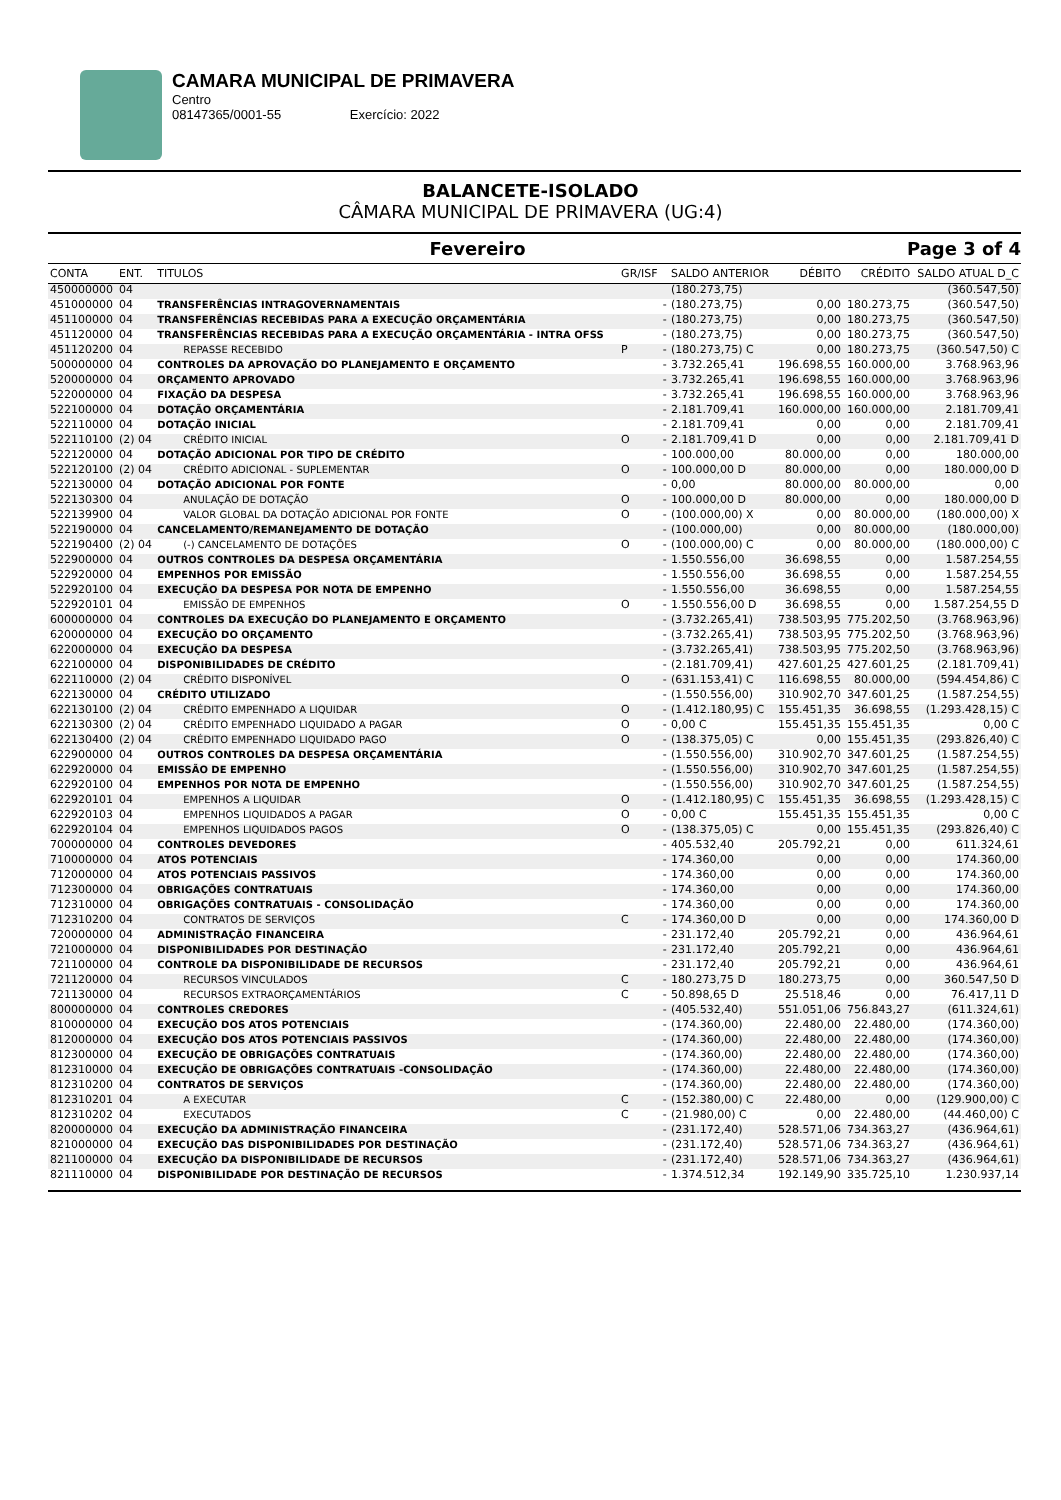CAMARA MUNICIPAL DE PRIMAVERA
Centro
08147365/0001-55 Exercício: 2022
BALANCETE-ISOLADO
CÂMARA MUNICIPAL DE PRIMAVERA (UG:4)
Fevereiro Page 3 of 4
| CONTA | ENT. | TITULOS | GR/ISF | | SALDO ANTERIOR | DÉBITO | CRÉDITO | SALDO ATUAL D_C |
| --- | --- | --- | --- | --- | --- | --- | --- | --- |
| 450000000 | 04 | | | | (180.273,75) | | | (360.547,50) |
| 451000000 | 04 | TRANSFERÊNCIAS INTRAGOVERNAMENTAIS | | - | (180.273,75) | 0,00 | 180.273,75 | (360.547,50) |
| 451100000 | 04 | TRANSFERÊNCIAS RECEBIDAS PARA A EXECUÇÃO ORÇAMENTÁRIA | | - | (180.273,75) | 0,00 | 180.273,75 | (360.547,50) |
| 451120000 | 04 | TRANSFERÊNCIAS RECEBIDAS PARA A EXECUÇÃO ORÇAMENTÁRIA - INTRA OFSS | | - | (180.273,75) | 0,00 | 180.273,75 | (360.547,50) |
| 451120200 | 04 | REPASSE RECEBIDO | P | - | (180.273,75) C | 0,00 | 180.273,75 | (360.547,50) C |
| 500000000 | 04 | CONTROLES DA APROVAÇÃO DO PLANEJAMENTO E ORÇAMENTO | | - | 3.732.265,41 | 196.698,55 | 160.000,00 | 3.768.963,96 |
| 520000000 | 04 | ORÇAMENTO APROVADO | | - | 3.732.265,41 | 196.698,55 | 160.000,00 | 3.768.963,96 |
| 522000000 | 04 | FIXAÇÃO DA DESPESA | | - | 3.732.265,41 | 196.698,55 | 160.000,00 | 3.768.963,96 |
| 522100000 | 04 | DOTAÇÃO ORÇAMENTÁRIA | | - | 2.181.709,41 | 160.000,00 | 160.000,00 | 2.181.709,41 |
| 522110000 | 04 | DOTAÇÃO INICIAL | | - | 2.181.709,41 | 0,00 | 0,00 | 2.181.709,41 |
| 522110100 | (2) 04 | CRÉDITO INICIAL | O | - | 2.181.709,41 D | 0,00 | 0,00 | 2.181.709,41 D |
| 522120000 | 04 | DOTAÇÃO ADICIONAL POR TIPO DE CRÉDITO | | - | 100.000,00 | 80.000,00 | 0,00 | 180.000,00 |
| 522120100 | (2) 04 | CRÉDITO ADICIONAL - SUPLEMENTAR | O | - | 100.000,00 D | 80.000,00 | 0,00 | 180.000,00 D |
| 522130000 | 04 | DOTAÇÃO ADICIONAL POR FONTE | | - | 0,00 | 80.000,00 | 80.000,00 | 0,00 |
| 522130300 | 04 | ANULAÇÃO DE DOTAÇÃO | O | - | 100.000,00 D | 80.000,00 | 0,00 | 180.000,00 D |
| 522139900 | 04 | VALOR GLOBAL DA DOTAÇÃO ADICIONAL POR FONTE | O | - | (100.000,00) X | 0,00 | 80.000,00 | (180.000,00) X |
| 522190000 | 04 | CANCELAMENTO/REMANEJAMENTO DE DOTAÇÃO | | - | (100.000,00) | 0,00 | 80.000,00 | (180.000,00) |
| 522190400 | (2) 04 | (-) CANCELAMENTO DE DOTAÇÕES | O | - | (100.000,00) C | 0,00 | 80.000,00 | (180.000,00) C |
| 522900000 | 04 | OUTROS CONTROLES DA DESPESA ORÇAMENTÁRIA | | - | 1.550.556,00 | 36.698,55 | 0,00 | 1.587.254,55 |
| 522920000 | 04 | EMPENHOS POR EMISSÃO | | - | 1.550.556,00 | 36.698,55 | 0,00 | 1.587.254,55 |
| 522920100 | 04 | EXECUÇÃO DA DESPESA POR NOTA DE EMPENHO | | - | 1.550.556,00 | 36.698,55 | 0,00 | 1.587.254,55 |
| 522920101 | 04 | EMISSÃO DE EMPENHOS | O | - | 1.550.556,00 D | 36.698,55 | 0,00 | 1.587.254,55 D |
| 600000000 | 04 | CONTROLES DA EXECUÇÃO DO PLANEJAMENTO E ORÇAMENTO | | - | (3.732.265,41) | 738.503,95 | 775.202,50 | (3.768.963,96) |
| 620000000 | 04 | EXECUÇÃO DO ORÇAMENTO | | - | (3.732.265,41) | 738.503,95 | 775.202,50 | (3.768.963,96) |
| 622000000 | 04 | EXECUÇÃO DA DESPESA | | - | (3.732.265,41) | 738.503,95 | 775.202,50 | (3.768.963,96) |
| 622100000 | 04 | DISPONIBILIDADES DE CRÉDITO | | - | (2.181.709,41) | 427.601,25 | 427.601,25 | (2.181.709,41) |
| 622110000 | (2) 04 | CRÉDITO DISPONÍVEL | O | - | (631.153,41) C | 116.698,55 | 80.000,00 | (594.454,86) C |
| 622130000 | 04 | CRÉDITO UTILIZADO | | - | (1.550.556,00) | 310.902,70 | 347.601,25 | (1.587.254,55) |
| 622130100 | (2) 04 | CRÉDITO EMPENHADO A LIQUIDAR | O | - | (1.412.180,95) C | 155.451,35 | 36.698,55 | (1.293.428,15) C |
| 622130300 | (2) 04 | CRÉDITO EMPENHADO LIQUIDADO A PAGAR | O | - | 0,00 C | 155.451,35 | 155.451,35 | 0,00 C |
| 622130400 | (2) 04 | CRÉDITO EMPENHADO LIQUIDADO PAGO | O | - | (138.375,05) C | 0,00 | 155.451,35 | (293.826,40) C |
| 622900000 | 04 | OUTROS CONTROLES DA DESPESA ORÇAMENTÁRIA | | - | (1.550.556,00) | 310.902,70 | 347.601,25 | (1.587.254,55) |
| 622920000 | 04 | EMISSÃO DE EMPENHO | | - | (1.550.556,00) | 310.902,70 | 347.601,25 | (1.587.254,55) |
| 622920100 | 04 | EMPENHOS POR NOTA DE EMPENHO | | - | (1.550.556,00) | 310.902,70 | 347.601,25 | (1.587.254,55) |
| 622920101 | 04 | EMPENHOS A LIQUIDAR | O | - | (1.412.180,95) C | 155.451,35 | 36.698,55 | (1.293.428,15) C |
| 622920103 | 04 | EMPENHOS LIQUIDADOS A PAGAR | O | - | 0,00 C | 155.451,35 | 155.451,35 | 0,00 C |
| 622920104 | 04 | EMPENHOS LIQUIDADOS PAGOS | O | - | (138.375,05) C | 0,00 | 155.451,35 | (293.826,40) C |
| 700000000 | 04 | CONTROLES DEVEDORES | | - | 405.532,40 | 205.792,21 | 0,00 | 611.324,61 |
| 710000000 | 04 | ATOS POTENCIAIS | | - | 174.360,00 | 0,00 | 0,00 | 174.360,00 |
| 712000000 | 04 | ATOS POTENCIAIS PASSIVOS | | - | 174.360,00 | 0,00 | 0,00 | 174.360,00 |
| 712300000 | 04 | OBRIGAÇÕES CONTRATUAIS | | - | 174.360,00 | 0,00 | 0,00 | 174.360,00 |
| 712310000 | 04 | OBRIGAÇÕES CONTRATUAIS - CONSOLIDAÇÃO | | - | 174.360,00 | 0,00 | 0,00 | 174.360,00 |
| 712310200 | 04 | CONTRATOS DE SERVIÇOS | C | - | 174.360,00 D | 0,00 | 0,00 | 174.360,00 D |
| 720000000 | 04 | ADMINISTRAÇÃO FINANCEIRA | | - | 231.172,40 | 205.792,21 | 0,00 | 436.964,61 |
| 721000000 | 04 | DISPONIBILIDADES POR DESTINAÇÃO | | - | 231.172,40 | 205.792,21 | 0,00 | 436.964,61 |
| 721100000 | 04 | CONTROLE DA DISPONIBILIDADE DE RECURSOS | | - | 231.172,40 | 205.792,21 | 0,00 | 436.964,61 |
| 721120000 | 04 | RECURSOS VINCULADOS | C | - | 180.273,75 D | 180.273,75 | 0,00 | 360.547,50 D |
| 721130000 | 04 | RECURSOS EXTRAORÇAMENTÁRIOS | C | - | 50.898,65 D | 25.518,46 | 0,00 | 76.417,11 D |
| 800000000 | 04 | CONTROLES CREDORES | | - | (405.532,40) | 551.051,06 | 756.843,27 | (611.324,61) |
| 810000000 | 04 | EXECUÇÃO DOS ATOS POTENCIAIS | | - | (174.360,00) | 22.480,00 | 22.480,00 | (174.360,00) |
| 812000000 | 04 | EXECUÇÃO DOS ATOS POTENCIAIS PASSIVOS | | - | (174.360,00) | 22.480,00 | 22.480,00 | (174.360,00) |
| 812300000 | 04 | EXECUÇÃO DE OBRIGAÇÕES CONTRATUAIS | | - | (174.360,00) | 22.480,00 | 22.480,00 | (174.360,00) |
| 812310000 | 04 | EXECUÇÃO DE OBRIGAÇÕES CONTRATUAIS -CONSOLIDAÇÃO | | - | (174.360,00) | 22.480,00 | 22.480,00 | (174.360,00) |
| 812310200 | 04 | CONTRATOS DE SERVIÇOS | | - | (174.360,00) | 22.480,00 | 22.480,00 | (174.360,00) |
| 812310201 | 04 | A EXECUTAR | C | - | (152.380,00) C | 22.480,00 | 0,00 | (129.900,00) C |
| 812310202 | 04 | EXECUTADOS | C | - | (21.980,00) C | 0,00 | 22.480,00 | (44.460,00) C |
| 820000000 | 04 | EXECUÇÃO DA ADMINISTRAÇÃO FINANCEIRA | | - | (231.172,40) | 528.571,06 | 734.363,27 | (436.964,61) |
| 821000000 | 04 | EXECUÇÃO DAS DISPONIBILIDADES POR DESTINAÇÃO | | - | (231.172,40) | 528.571,06 | 734.363,27 | (436.964,61) |
| 821100000 | 04 | EXECUÇÃO DA DISPONIBILIDADE DE RECURSOS | | - | (231.172,40) | 528.571,06 | 734.363,27 | (436.964,61) |
| 821110000 | 04 | DISPONIBILIDADE POR DESTINAÇÃO DE RECURSOS | | - | 1.374.512,34 | 192.149,90 | 335.725,10 | 1.230.937,14 |